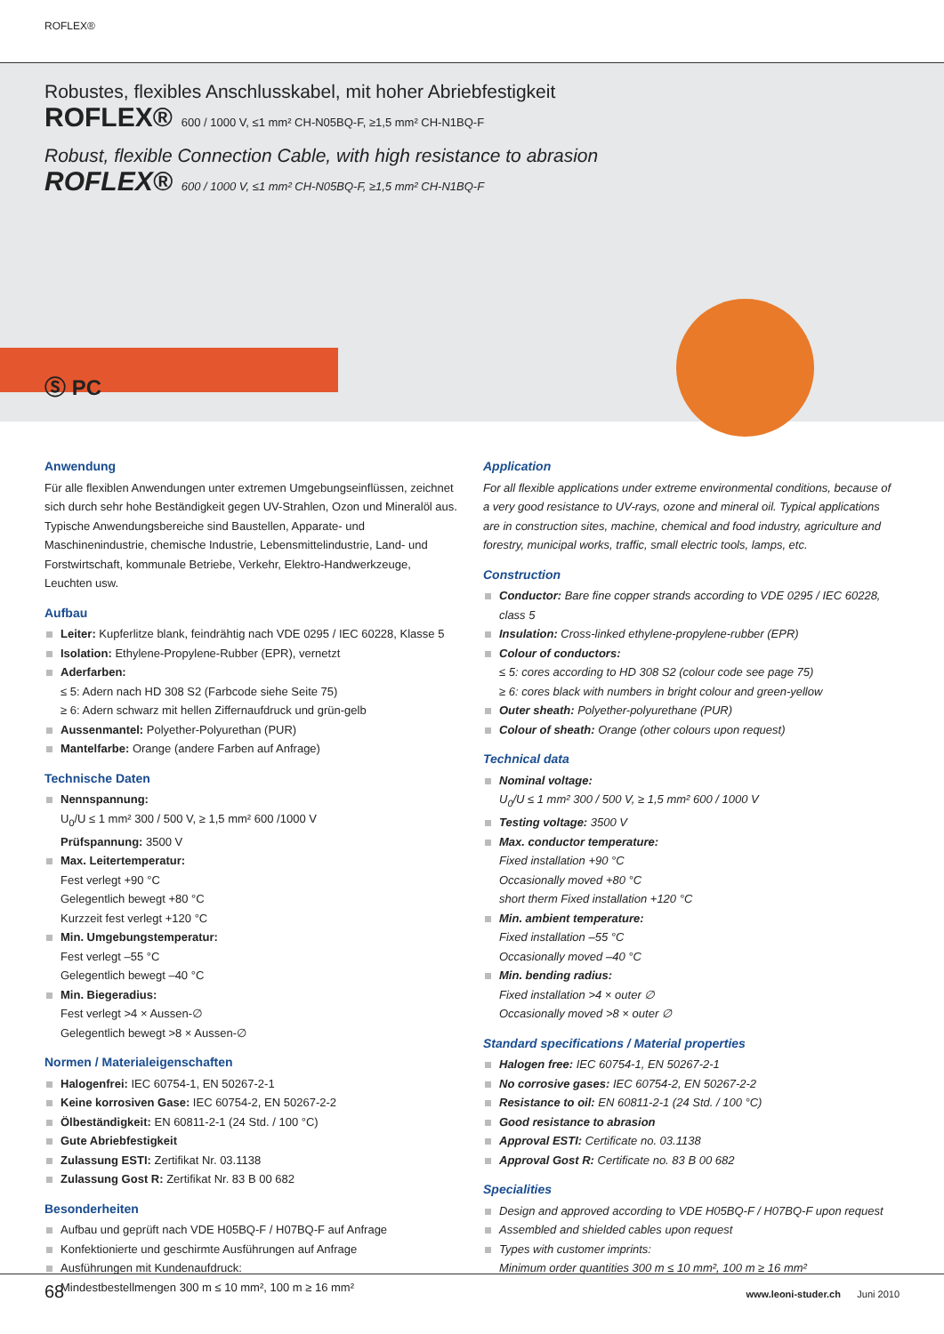ROFLEX®
Robustes, flexibles Anschlusskabel, mit hoher Abriebfestigkeit
ROFLEX® 600 / 1000 V, ≤1 mm² CH-N05BQ-F, ≥1,5 mm² CH-N1BQ-F
Robust, flexible Connection Cable, with high resistance to abrasion
ROFLEX® 600 / 1000 V, ≤1 mm² CH-N05BQ-F, ≥1,5 mm² CH-N1BQ-F
Ⓢ PC
Anwendung
Für alle flexiblen Anwendungen unter extremen Umgebungseinflüssen, zeichnet sich durch sehr hohe Beständigkeit gegen UV-Strahlen, Ozon und Mineralöl aus. Typische Anwendungsbereiche sind Baustellen, Apparate- und Maschinenindustrie, chemische Industrie, Lebensmittelindustrie, Land- und Forstwirtschaft, kommunale Betriebe, Verkehr, Elektro-Handwerkzeuge, Leuchten usw.
Aufbau
Leiter: Kupferlitze blank, feindrähtig nach VDE 0295 / IEC 60228, Klasse 5
Isolation: Ethylene-Propylene-Rubber (EPR), vernetzt
Aderfarben:
≤ 5: Adern nach HD 308 S2 (Farbcode siehe Seite 75)
≥ 6: Adern schwarz mit hellen Ziffernaufdruck und grün-gelb
Aussenmantel: Polyether-Polyurethan (PUR)
Mantelfarbe: Orange (andere Farben auf Anfrage)
Technische Daten
Nennspannung:
U<sub>0</sub>/U ≤ 1 mm² 300 / 500 V, ≥ 1,5 mm² 600 /1000 V
Prüfspannung: 3500 V
Max. Leitertemperatur:
Fest verlegt +90 °C
Gelegentlich bewegt +80 °C
Kurzzeit fest verlegt +120 °C
Min. Umgebungstemperatur:
Fest verlegt –55 °C
Gelegentlich bewegt –40 °C
Min. Biegeradius:
Fest verlegt >4 × Aussen-∅
Gelegentlich bewegt >8 × Aussen-∅
Normen / Materialeigenschaften
Halogenfrei: IEC 60754-1, EN 50267-2-1
Keine korrosiven Gase: IEC 60754-2, EN 50267-2-2
Ölbeständigkeit: EN 60811-2-1 (24 Std. / 100 °C)
Gute Abriebfestigkeit
Zulassung ESTI: Zertifikat Nr. 03.1138
Zulassung Gost R: Zertifikat Nr. 83 B 00 682
Besonderheiten
Aufbau und geprüft nach VDE H05BQ-F / H07BQ-F auf Anfrage
Konfektionierte und geschirmte Ausführungen auf Anfrage
Ausführungen mit Kundenaufdruck:
Mindestbestellmengen 300 m ≤ 10 mm², 100 m ≥ 16 mm²
Application
For all flexible applications under extreme environmental conditions, because of a very good resistance to UV-rays, ozone and mineral oil. Typical applications are in construction sites, machine, chemical and food industry, agriculture and forestry, municipal works, traffic, small electric tools, lamps, etc.
Construction
Conductor: Bare fine copper strands according to VDE 0295 / IEC 60228, class 5
Insulation: Cross-linked ethylene-propylene-rubber (EPR)
Colour of conductors:
≤ 5: cores according to HD 308 S2 (colour code see page 75)
≥ 6: cores black with numbers in bright colour and green-yellow
Outer sheath: Polyether-polyurethane (PUR)
Colour of sheath: Orange (other colours upon request)
Technical data
Nominal voltage:
U<sub>0</sub>/U ≤ 1 mm² 300 / 500 V, ≥ 1,5 mm² 600 / 1000 V
Testing voltage: 3500 V
Max. conductor temperature:
Fixed installation +90 °C
Occasionally moved +80 °C
short therm Fixed installation +120 °C
Min. ambient temperature:
Fixed installation –55 °C
Occasionally moved –40 °C
Min. bending radius:
Fixed installation >4 × outer ∅
Occasionally moved >8 × outer ∅
Standard specifications / Material properties
Halogen free: IEC 60754-1, EN 50267-2-1
No corrosive gases: IEC 60754-2, EN 50267-2-2
Resistance to oil: EN 60811-2-1 (24 Std. / 100 °C)
Good resistance to abrasion
Approval ESTI: Certificate no. 03.1138
Approval Gost R: Certificate no. 83 B 00 682
Specialities
Design and approved according to VDE H05BQ-F / H07BQ-F upon request
Assembled and shielded cables upon request
Types with customer imprints:
Minimum order quantities 300 m ≤ 10 mm², 100 m ≥ 16 mm²
68 www.leoni-studer.ch Juni 2010